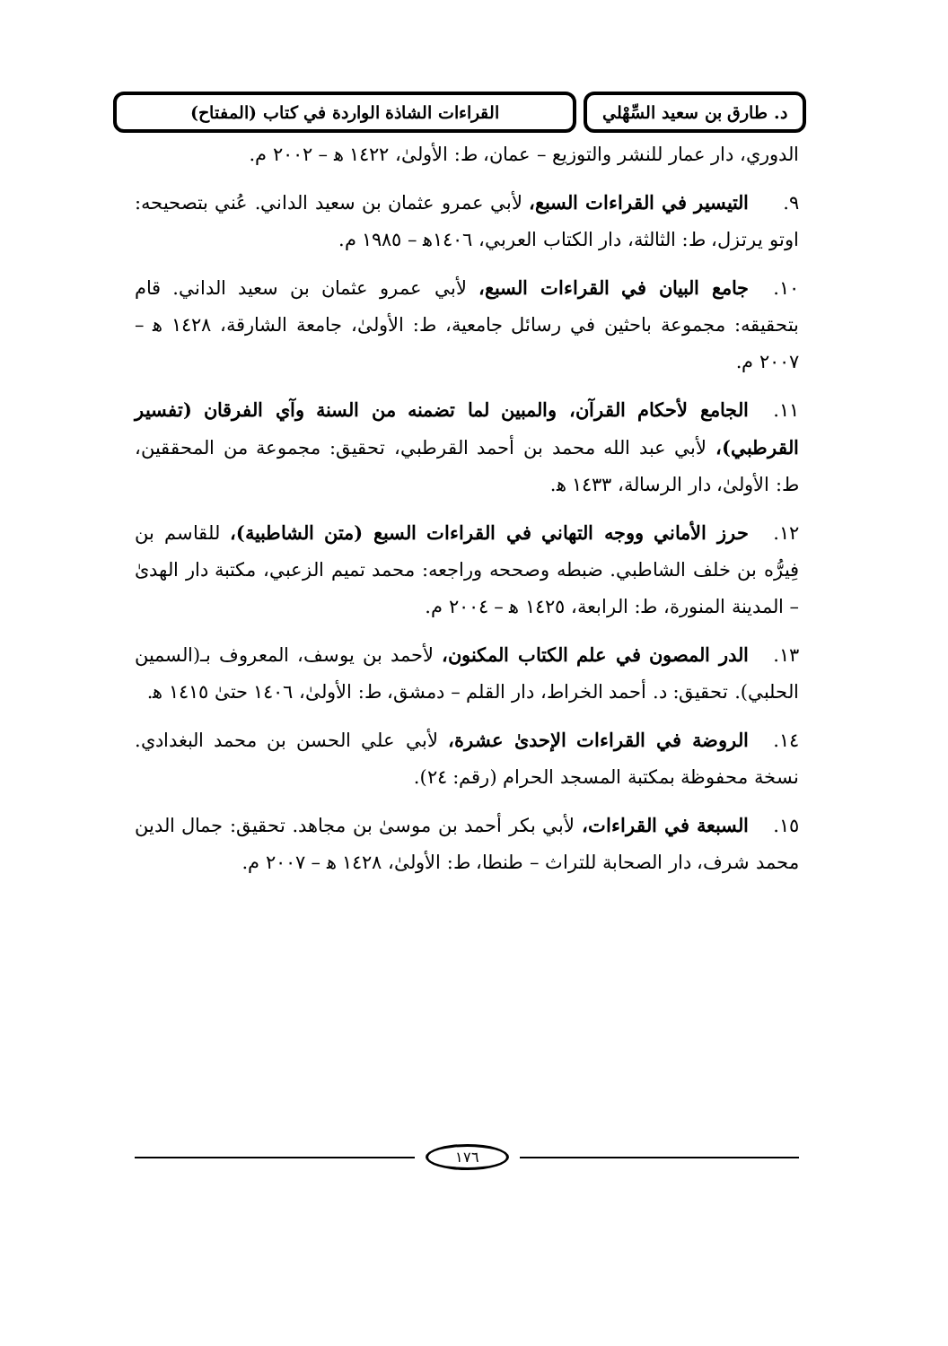د. طارق بن سعيد السِّهْلي
القراءات الشاذة الواردة في كتاب (المفتاح)
الدوري، دار عمار للنشر والتوزيع – عمان، ط: الأولىٰ، ١٤٢٢ ﻫ – ٢٠٠٢ م.
٩. التيسير في القراءات السبع، لأبي عمرو عثمان بن سعيد الداني. عُني بتصحيحه: اوتو يرتزل، ط: الثالثة، دار الكتاب العربي، ١٤٠٦ﻫ – ١٩٨٥ م.
١٠. جامع البيان في القراءات السبع، لأبي عمرو عثمان بن سعيد الداني. قام بتحقيقه: مجموعة باحثين في رسائل جامعية، ط: الأولىٰ، جامعة الشارقة، ١٤٢٨ ﻫ – ٢٠٠٧ م.
١١. الجامع لأحكام القرآن، والمبين لما تضمنه من السنة وآي الفرقان (تفسير القرطبي)، لأبي عبد الله محمد بن أحمد القرطبي، تحقيق: مجموعة من المحققين، ط: الأولىٰ، دار الرسالة، ١٤٣٣ ﻫ.
١٢. حرز الأماني ووجه التهاني في القراءات السبع (متن الشاطبية)، للقاسم بن فِيرُّه بن خلف الشاطبي. ضبطه وصححه وراجعه: محمد تميم الزعبي، مكتبة دار الهدىٰ – المدينة المنورة، ط: الرابعة، ١٤٢٥ ﻫ – ٢٠٠٤ م.
١٣. الدر المصون في علم الكتاب المكنون، لأحمد بن يوسف، المعروف بـ(السمين الحلبي). تحقيق: د. أحمد الخراط، دار القلم – دمشق، ط: الأولىٰ، ١٤٠٦ حتىٰ ١٤١٥ ﻫ.
١٤. الروضة في القراءات الإحدىٰ عشرة، لأبي علي الحسن بن محمد البغدادي. نسخة محفوظة بمكتبة المسجد الحرام (رقم: ٢٤).
١٥. السبعة في القراءات، لأبي بكر أحمد بن موسىٰ بن مجاهد. تحقيق: جمال الدين محمد شرف، دار الصحابة للتراث – طنطا، ط: الأولىٰ، ١٤٢٨ ﻫ – ٢٠٠٧ م.
١٧٦